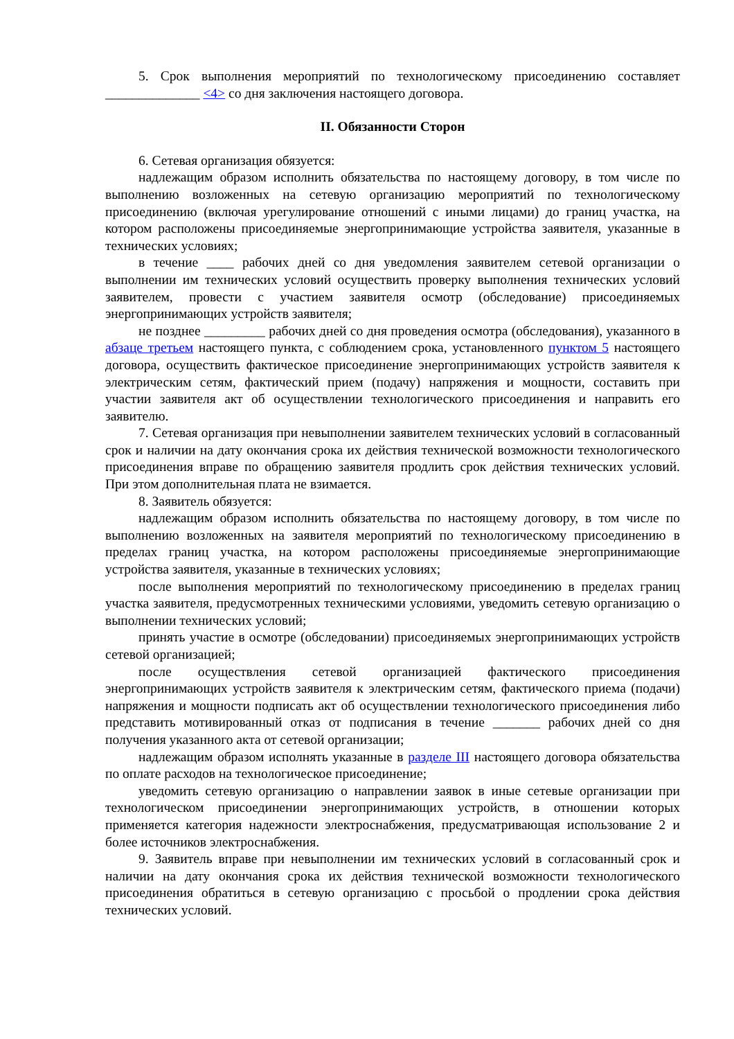5. Срок выполнения мероприятий по технологическому присоединению составляет ______________ <4> со дня заключения настоящего договора.
II. Обязанности Сторон
6. Сетевая организация обязуется:
надлежащим образом исполнить обязательства по настоящему договору, в том числе по выполнению возложенных на сетевую организацию мероприятий по технологическому присоединению (включая урегулирование отношений с иными лицами) до границ участка, на котором расположены присоединяемые энергопринимающие устройства заявителя, указанные в технических условиях;
в течение ____ рабочих дней со дня уведомления заявителем сетевой организации о выполнении им технических условий осуществить проверку выполнения технических условий заявителем, провести с участием заявителя осмотр (обследование) присоединяемых энергопринимающих устройств заявителя;
не позднее _________ рабочих дней со дня проведения осмотра (обследования), указанного в абзаце третьем настоящего пункта, с соблюдением срока, установленного пунктом 5 настоящего договора, осуществить фактическое присоединение энергопринимающих устройств заявителя к электрическим сетям, фактический прием (подачу) напряжения и мощности, составить при участии заявителя акт об осуществлении технологического присоединения и направить его заявителю.
7. Сетевая организация при невыполнении заявителем технических условий в согласованный срок и наличии на дату окончания срока их действия технической возможности технологического присоединения вправе по обращению заявителя продлить срок действия технических условий. При этом дополнительная плата не взимается.
8. Заявитель обязуется:
надлежащим образом исполнить обязательства по настоящему договору, в том числе по выполнению возложенных на заявителя мероприятий по технологическому присоединению в пределах границ участка, на котором расположены присоединяемые энергопринимающие устройства заявителя, указанные в технических условиях;
после выполнения мероприятий по технологическому присоединению в пределах границ участка заявителя, предусмотренных техническими условиями, уведомить сетевую организацию о выполнении технических условий;
принять участие в осмотре (обследовании) присоединяемых энергопринимающих устройств сетевой организацией;
после осуществления сетевой организацией фактического присоединения энергопринимающих устройств заявителя к электрическим сетям, фактического приема (подачи) напряжения и мощности подписать акт об осуществлении технологического присоединения либо представить мотивированный отказ от подписания в течение _______ рабочих дней со дня получения указанного акта от сетевой организации;
надлежащим образом исполнять указанные в разделе III настоящего договора обязательства по оплате расходов на технологическое присоединение;
уведомить сетевую организацию о направлении заявок в иные сетевые организации при технологическом присоединении энергопринимающих устройств, в отношении которых применяется категория надежности электроснабжения, предусматривающая использование 2 и более источников электроснабжения.
9. Заявитель вправе при невыполнении им технических условий в согласованный срок и наличии на дату окончания срока их действия технической возможности технологического присоединения обратиться в сетевую организацию с просьбой о продлении срока действия технических условий.